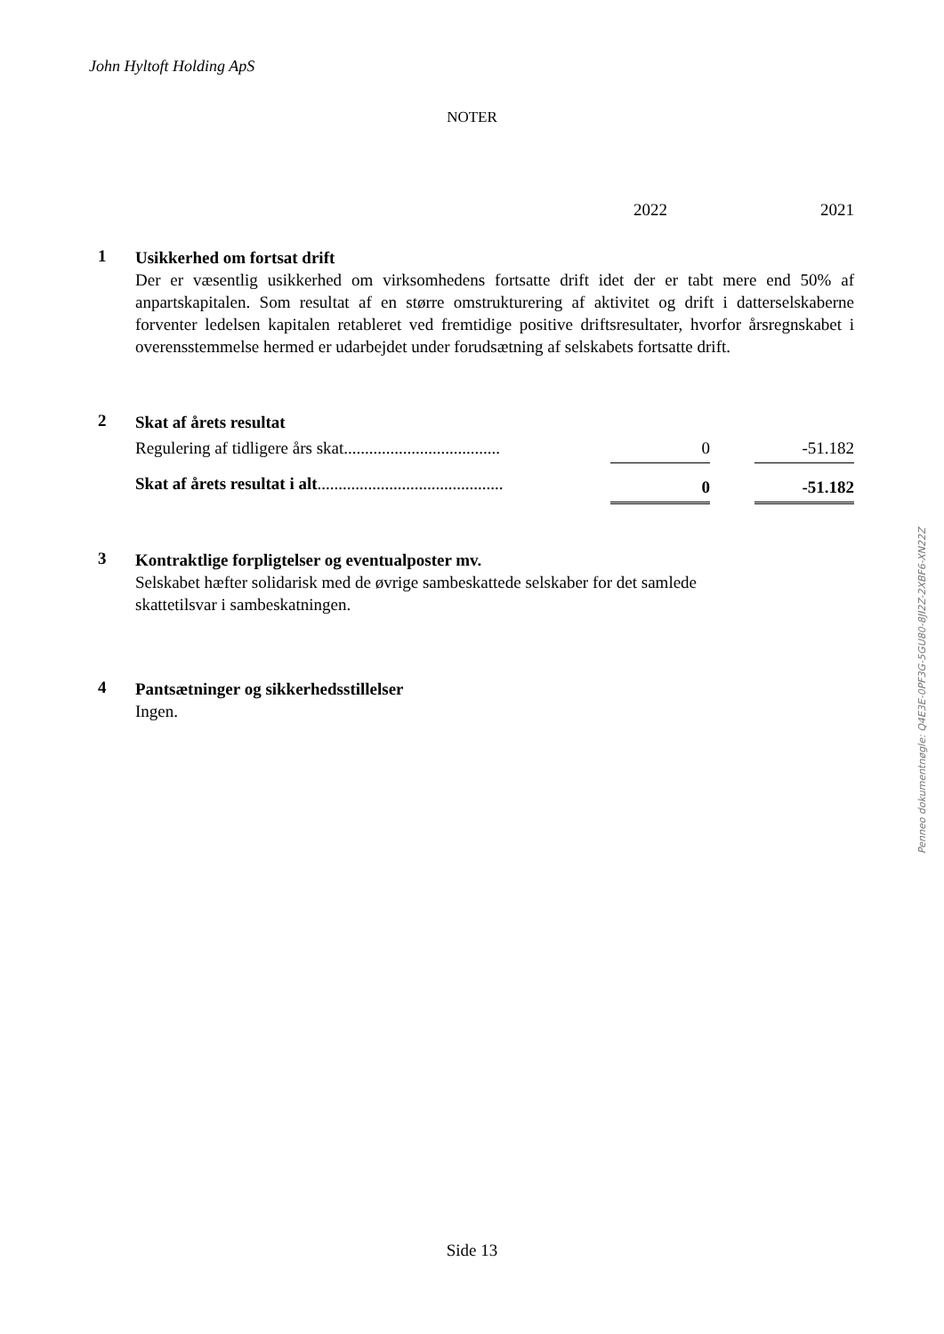John Hyltoft Holding ApS
NOTER
2022 2021
1
Usikkerhed om fortsat drift
Der er væsentlig usikkerhed om virksomhedens fortsatte drift idet der er tabt mere end 50% af anpartskapitalen. Som resultat af en større omstrukturering af aktivitet og drift i datterselskaberne forventer ledelsen kapitalen retableret ved fremtidige positive driftsresultater, hvorfor årsregnskabet i overensstemmelse hermed er udarbejdet under forudsætning af selskabets fortsatte drift.
2
Skat af årets resultat
| Regulering af tidligere års skat..................................... | 0 | | -51.182 |
| Skat af årets resultat i alt ............................................ | 0 | | -51.182 |
3
Kontraktlige forpligtelser og eventualposter mv.
Selskabet hæfter solidarisk med de øvrige sambeskattede selskaber for det samlede
skattetilsvar i sambeskatningen.
4
Pantsætninger og sikkerhedsstillelser
Ingen.
Penneo dokumentnøgle: Q4E3E-0PF3G-5GU80-8JI2Z-2XBF6-XN22Z
Side 13